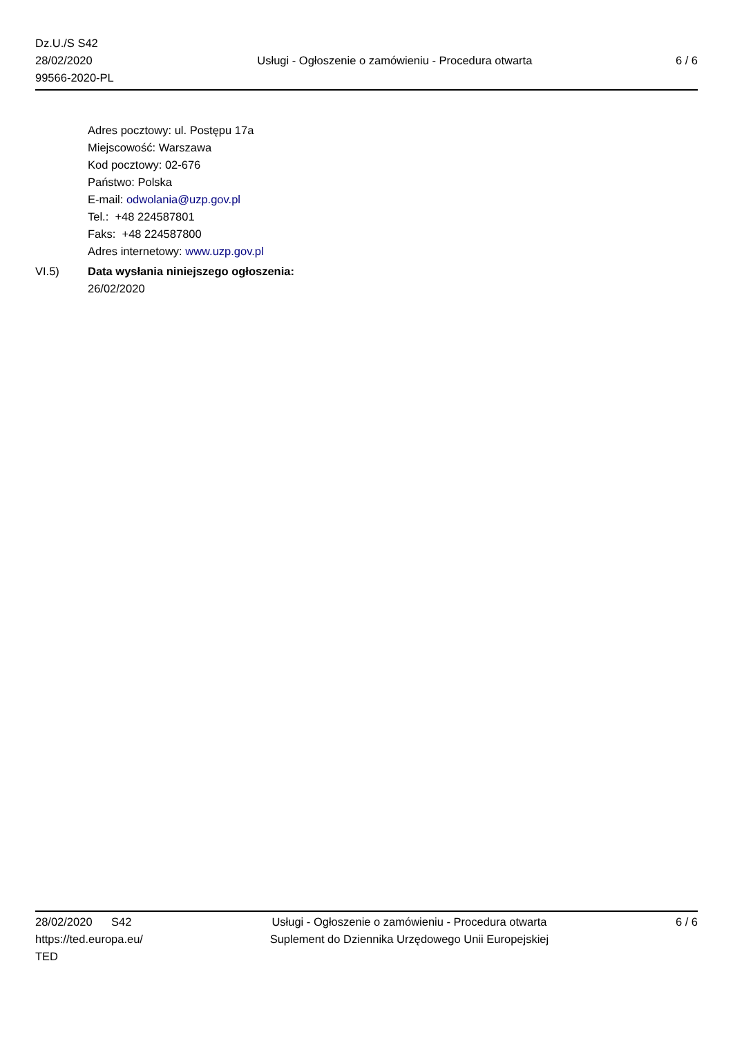Dz.U./S S42
28/02/2020
99566-2020-PL
Usługi - Ogłoszenie o zamówieniu - Procedura otwarta
6 / 6
Adres pocztowy: ul. Postępu 17a
Miejscowość: Warszawa
Kod pocztowy: 02-676
Państwo: Polska
E-mail: odwolania@uzp.gov.pl
Tel.: +48 224587801
Faks: +48 224587800
Adres internetowy: www.uzp.gov.pl
VI.5) Data wysłania niniejszego ogłoszenia:
26/02/2020
28/02/2020 S42
https://ted.europa.eu/
TED
Usługi - Ogłoszenie o zamówieniu - Procedura otwarta
Suplement do Dziennika Urzędowego Unii Europejskiej
6 / 6